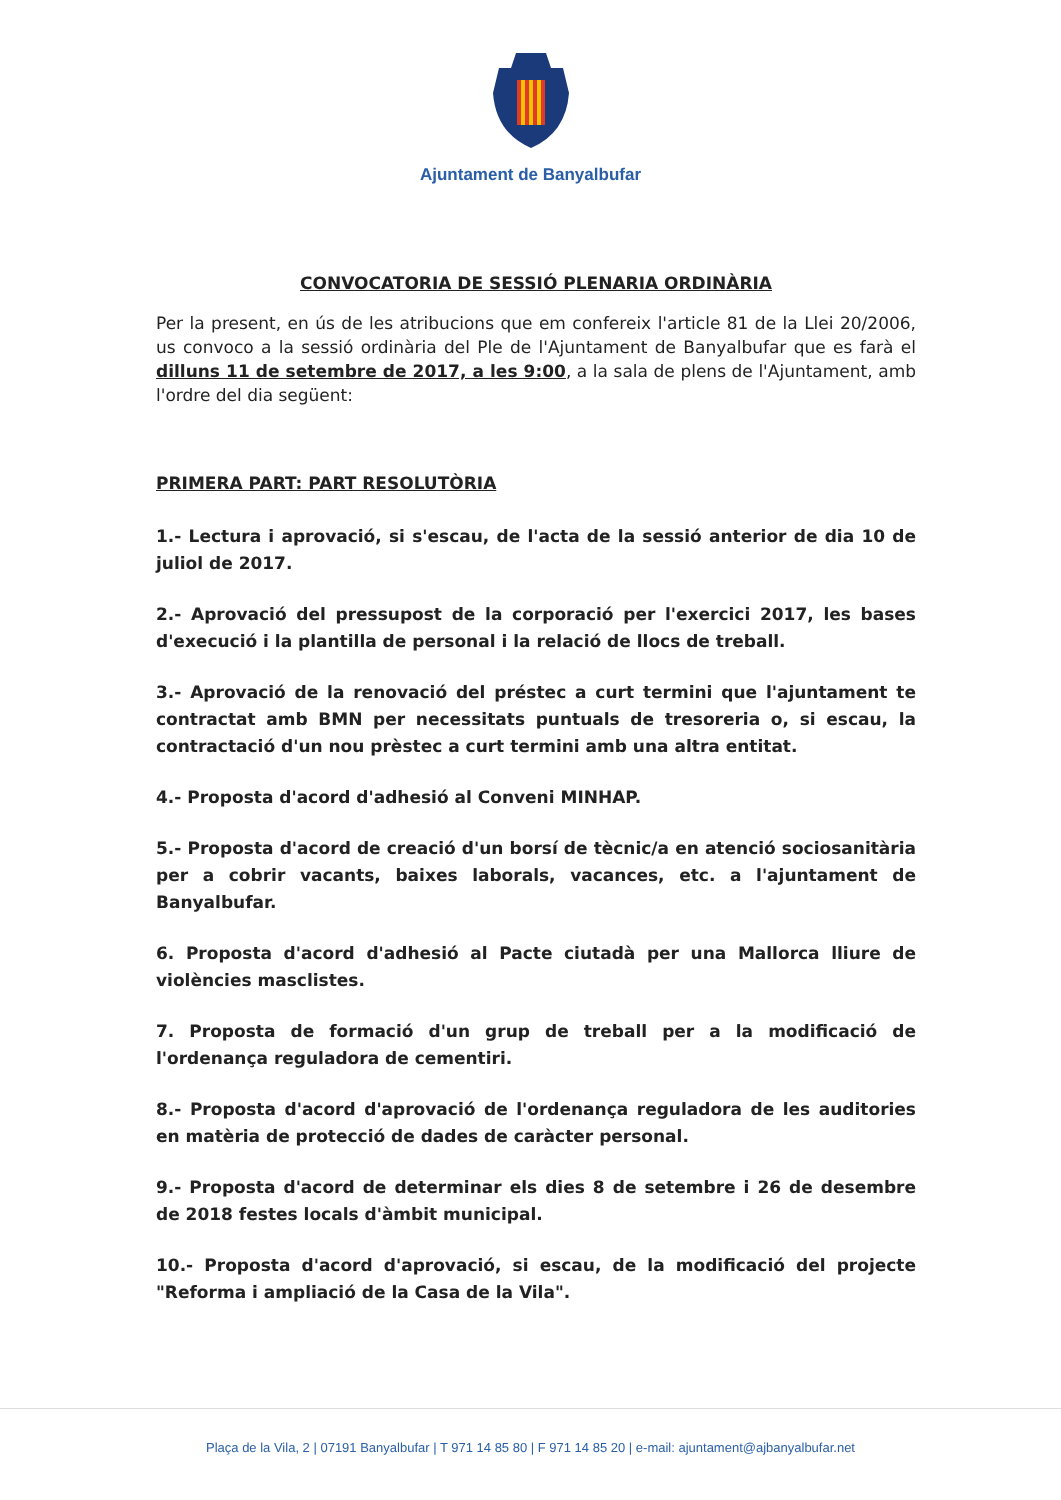Ajuntament de Banyalbufar
CONVOCATORIA DE SESSIÓ PLENARIA ORDINÀRIA
Per la present, en ús de les atribucions que em confereix l'article 81 de la Llei 20/2006, us convoco a la sessió ordinària del Ple de l'Ajuntament de Banyalbufar que es farà el dilluns 11 de setembre de 2017, a les 9:00, a la sala de plens de l'Ajuntament, amb l'ordre del dia següent:
PRIMERA PART: PART RESOLUTÒRIA
1.- Lectura i aprovació, si s'escau, de l'acta de la sessió anterior de dia 10 de juliol de 2017.
2.- Aprovació del pressupost de la corporació per l'exercici 2017, les bases d'execució i la plantilla de personal i la relació de llocs de treball.
3.- Aprovació de la renovació del préstec a curt termini que l'ajuntament te contractat amb BMN per necessitats puntuals de tresoreria o, si escau, la contractació d'un nou prèstec a curt termini amb una altra entitat.
4.- Proposta d'acord d'adhesió al Conveni MINHAP.
5.- Proposta d'acord de creació d'un borsí de tècnic/a en atenció sociosanitària per a cobrir vacants, baixes laborals, vacances, etc. a l'ajuntament de Banyalbufar.
6. Proposta d'acord d'adhesió al Pacte ciutadà per una Mallorca lliure de violències masclistes.
7. Proposta de formació d'un grup de treball per a la modificació de l'ordenança reguladora de cementiri.
8.- Proposta d'acord d'aprovació de l'ordenança reguladora de les auditories en matèria de protecció de dades de caràcter personal.
9.- Proposta d'acord de determinar els dies 8 de setembre i 26 de desembre de 2018 festes locals d'àmbit municipal.
10.- Proposta d'acord d'aprovació, si escau, de la modificació del projecte "Reforma i ampliació de la Casa de la Vila".
Plaça de la Vila, 2 | 07191 Banyalbufar | T 971 14 85 80 | F 971 14 85 20 | e-mail: ajuntament@ajbanyalbufar.net